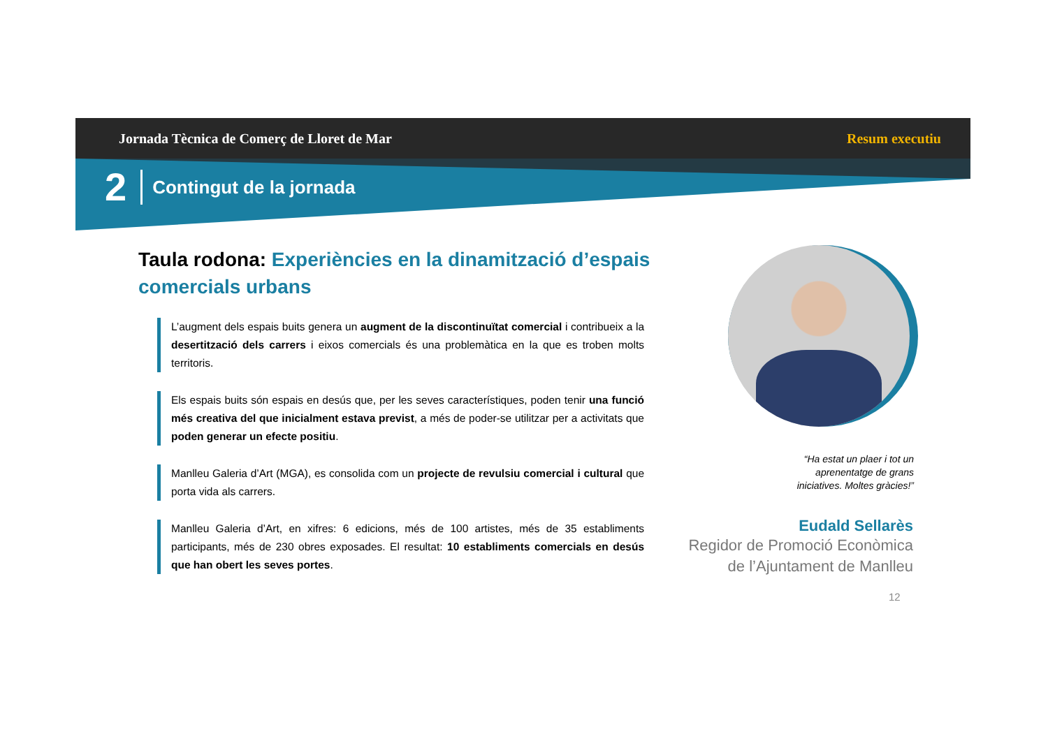Jornada Tècnica de Comerç de Lloret de Mar Resum executiu
2 Contingut de la jornada
Taula rodona: Experiències en la dinamització d’espais comercials urbans
L’augment dels espais buits genera un augment de la discontinuïtat comercial i contribueix a la desertització dels carrers i eixos comercials és una problemàtica en la que es troben molts territoris.
Els espais buits són espais en desús que, per les seves característiques, poden tenir una funció més creativa del que inicialment estava previst, a més de poder-se utilitzar per a activitats que poden generar un efecte positiu.
Manlleu Galeria d’Art (MGA), es consolida com un projecte de revulsiu comercial i cultural que porta vida als carrers.
Manlleu Galeria d’Art, en xifres: 6 edicions, més de 100 artistes, més de 35 establiments participants, més de 230 obres exposades. El resultat: 10 establiments comercials en desús que han obert les seves portes.
“Ha estat un plaer i tot un aprenentatge de grans iniciatives. Moltes gràcies!”
Eudald Sellarès
Regidor de Promoció Econòmica
de l’Ajuntament de Manlleu
12